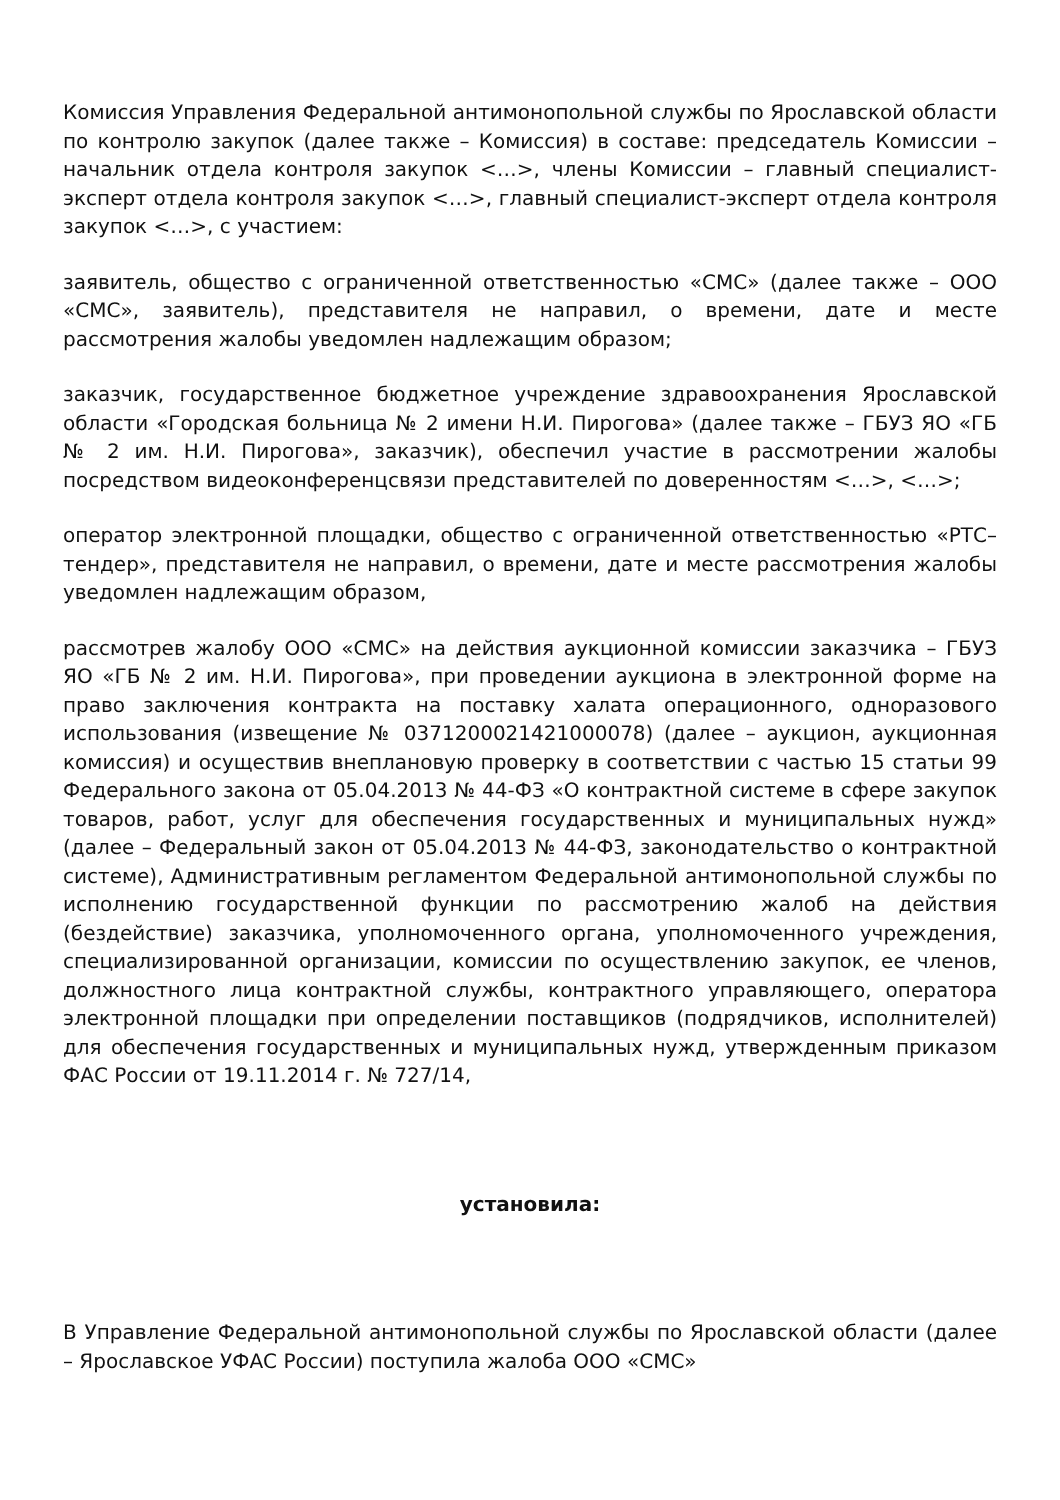Комиссия Управления Федеральной антимонопольной службы по Ярославской области по контролю закупок (далее также – Комиссия) в составе: председатель Комиссии – начальник отдела контроля закупок <…>, члены Комиссии – главный специалист-эксперт отдела контроля закупок <…>, главный специалист-эксперт отдела контроля закупок <…>, с участием:
заявитель, общество с ограниченной ответственностью «СМС» (далее также – ООО «СМС», заявитель), представителя не направил, о времени, дате и месте рассмотрения жалобы уведомлен надлежащим образом;
заказчик, государственное бюджетное учреждение здравоохранения Ярославской области «Городская больница № 2 имени Н.И. Пирогова» (далее также – ГБУЗ ЯО «ГБ № 2 им. Н.И. Пирогова», заказчик), обеспечил участие в рассмотрении жалобы посредством видеоконференцсвязи представителей по доверенностям <…>, <…>;
оператор электронной площадки, общество с ограниченной ответственностью «РТС–тендер», представителя не направил, о времени, дате и месте рассмотрения жалобы уведомлен надлежащим образом,
рассмотрев жалобу ООО «СМС» на действия аукционной комиссии заказчика – ГБУЗ ЯО «ГБ № 2 им. Н.И. Пирогова», при проведении аукциона в электронной форме на право заключения контракта на поставку халата операционного, одноразового использования (извещение № 0371200021421000078) (далее – аукцион, аукционная комиссия) и осуществив внеплановую проверку в соответствии с частью 15 статьи 99 Федерального закона от 05.04.2013 № 44-ФЗ «О контрактной системе в сфере закупок товаров, работ, услуг для обеспечения государственных и муниципальных нужд» (далее – Федеральный закон от 05.04.2013 № 44-ФЗ, законодательство о контрактной системе), Административным регламентом Федеральной антимонопольной службы по исполнению государственной функции по рассмотрению жалоб на действия (бездействие) заказчика, уполномоченного органа, уполномоченного учреждения, специализированной организации, комиссии по осуществлению закупок, ее членов, должностного лица контрактной службы, контрактного управляющего, оператора электронной площадки при определении поставщиков (подрядчиков, исполнителей) для обеспечения государственных и муниципальных нужд, утвержденным приказом ФАС России от 19.11.2014 г. № 727/14,
установила:
В Управление Федеральной антимонопольной службы по Ярославской области (далее – Ярославское УФАС России) поступила жалоба ООО «СМС»